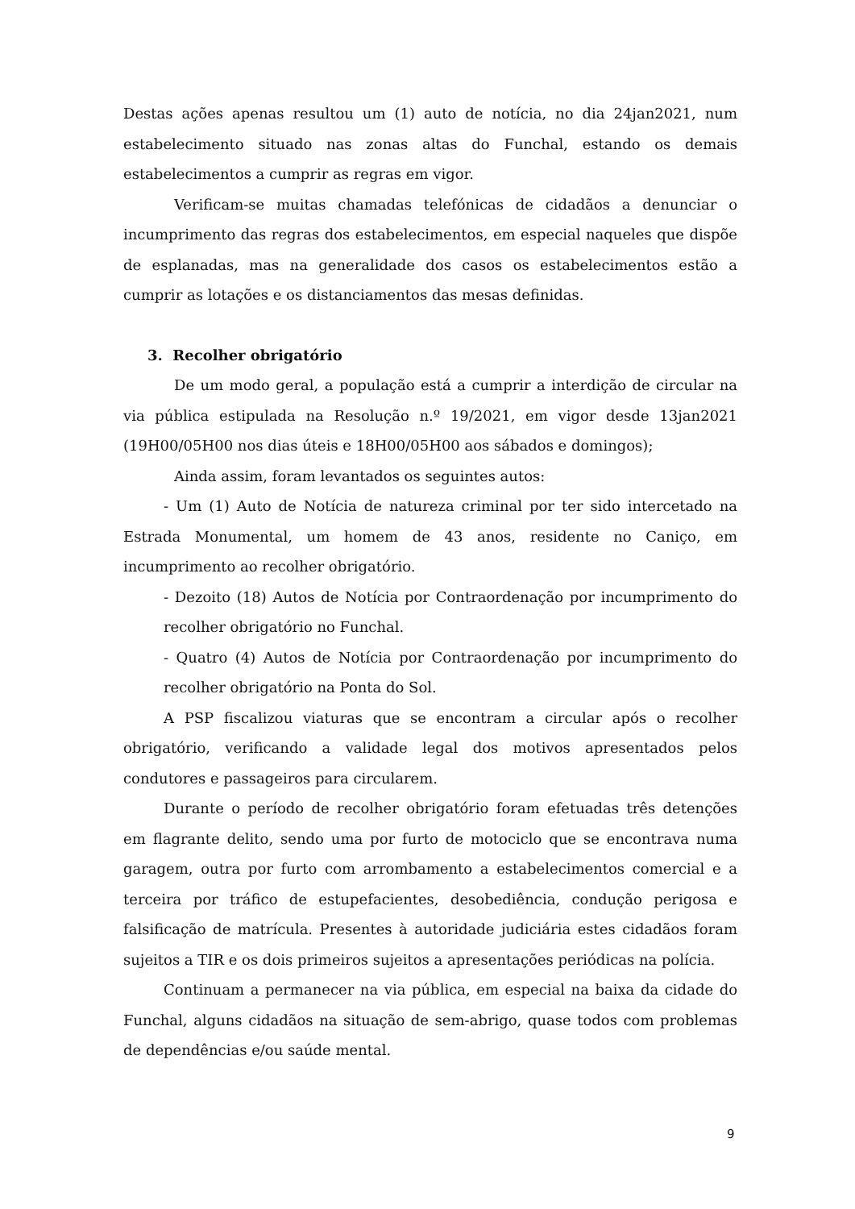Destas ações apenas resultou um (1) auto de notícia, no dia 24jan2021, num estabelecimento situado nas zonas altas do Funchal, estando os demais estabelecimentos a cumprir as regras em vigor.
Verificam-se muitas chamadas telefónicas de cidadãos a denunciar o incumprimento das regras dos estabelecimentos, em especial naqueles que dispõe de esplanadas, mas na generalidade dos casos os estabelecimentos estão a cumprir as lotações e os distanciamentos das mesas definidas.
3. Recolher obrigatório
De um modo geral, a população está a cumprir a interdição de circular na via pública estipulada na Resolução n.º 19/2021, em vigor desde 13jan2021 (19H00/05H00 nos dias úteis e 18H00/05H00 aos sábados e domingos);
Ainda assim, foram levantados os seguintes autos:
- Um (1) Auto de Notícia de natureza criminal por ter sido intercetado na Estrada Monumental, um homem de 43 anos, residente no Caniço, em incumprimento ao recolher obrigatório.
- Dezoito (18) Autos de Notícia por Contraordenação por incumprimento do recolher obrigatório no Funchal.
- Quatro (4) Autos de Notícia por Contraordenação por incumprimento do recolher obrigatório na Ponta do Sol.
A PSP fiscalizou viaturas que se encontram a circular após o recolher obrigatório, verificando a validade legal dos motivos apresentados pelos condutores e passageiros para circularem.
Durante o período de recolher obrigatório foram efetuadas três detenções em flagrante delito, sendo uma por furto de motociclo que se encontrava numa garagem, outra por furto com arrombamento a estabelecimentos comercial e a terceira por tráfico de estupefacientes, desobediência, condução perigosa e falsificação de matrícula. Presentes à autoridade judiciária estes cidadãos foram sujeitos a TIR e os dois primeiros sujeitos a apresentações periódicas na polícia.
Continuam a permanecer na via pública, em especial na baixa da cidade do Funchal, alguns cidadãos na situação de sem-abrigo, quase todos com problemas de dependências e/ou saúde mental.
9